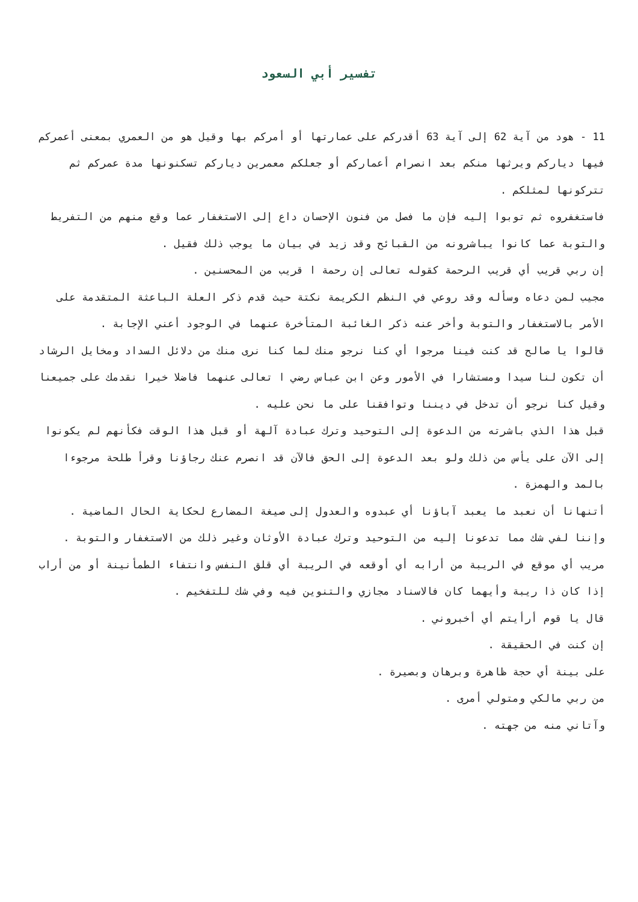تفسير أبي السعود
11 - هود من آية 62 إلى آية 63 أقدركم على عمارتها أو أمركم بها وقيل هو من العمري بمعنى أعمركم فيها دياركم ويرثها منكم بعد انصرام أعماركم أو جعلكم معمرين دياركم تسكنونها مدة عمركم ثم تتركونها لمثلكم .
فاستغفروه ثم توبوا إليه فإن ما فصل من فنون الإحسان داع إلى الاستغفار عما وقع منهم من التفريط والتوبة عما كانوا يباشرونه من القبائح وقد زيد في بيان ما يوجب ذلك فقيل .
إن ربي قريب أي قريب الرحمة كقوله تعالى إن رحمة ا قريب من المحسنين .
مجيب لمن دعاه وسأله وقد روعي في النظم الكريمة نكتة حيث قدم ذكر العلة الباعثة المتقدمة على الأمر بالاستغفار والتوبة وأخر عنه ذكر الغائبة المتأخرة عنهما في الوجود أعني الإجابة .
قالوا يا صالح قد كنت فينا مرجوا أي كنا نرجو منك لما كنا نرى منك من دلائل السداد ومخايل الرشاد أن تكون لنا سيدا ومستشارا في الأمور وعن ابن عباس رضي ا تعالى عنهما فاضلا خيرا نقدمك على جميعنا وقيل كنا نرجو أن تدخل في ديننا وتوافقنا على ما نحن عليه .
قبل هذا الذي باشرته من الدعوة إلى التوحيد وترك عبادة آلهة أو قبل هذا الوقت فكأنهم لم يكونوا إلى الآن على يأس من ذلك ولو بعد الدعوة إلى الحق فالآن قد انصرم عنك رجاؤنا وقرأ طلحة مرجوءا بالمد والهمزة .
أتنهانا أن نعبد ما يعبد آباؤنا أي عبدوه والعدول إلى صيغة المضارع لحكاية الحال الماضية .
وإننا لفي شك مما تدعونا إليه من التوحيد وترك عبادة الأوثان وغير ذلك من الاستغفار والتوبة .
مريب أي موقع في الريبة من أرابه أي أوقعه في الريبة أي قلق النفس وانتفاء الطمأنينة أو من أراب إذا كان ذا ريبة وأيهما كان فالاسناد مجازي والتنوين فيه وفي شك للتفخيم .
قال يا قوم أرأيتم أي أخبروني .
إن كنت في الحقيقة .
على بينة أي حجة ظاهرة وبرهان وبصيرة .
من ربي مالكي ومتولي أمرى .
وآتاني منه من جهته .